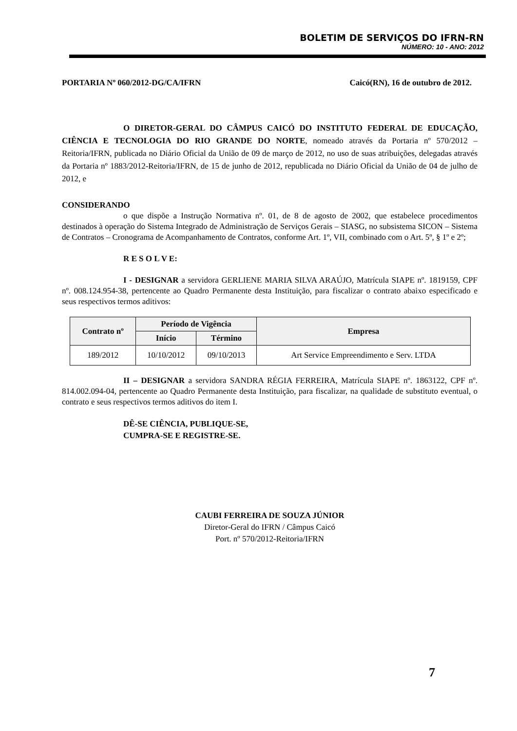BOLETIM DE SERVIÇOS DO IFRN-RN
NÚMERO: 10 - ANO: 2012
PORTARIA Nº 060/2012-DG/CA/IFRN Caicó(RN), 16 de outubro de 2012.
O DIRETOR-GERAL DO CÂMPUS CAICÓ DO INSTITUTO FEDERAL DE EDUCAÇÃO, CIÊNCIA E TECNOLOGIA DO RIO GRANDE DO NORTE, nomeado através da Portaria nº 570/2012 – Reitoria/IFRN, publicada no Diário Oficial da União de 09 de março de 2012, no uso de suas atribuições, delegadas através da Portaria nº 1883/2012-Reitoria/IFRN, de 15 de junho de 2012, republicada no Diário Oficial da União de 04 de julho de 2012, e
CONSIDERANDO
o que dispõe a Instrução Normativa nº. 01, de 8 de agosto de 2002, que estabelece procedimentos destinados à operação do Sistema Integrado de Administração de Serviços Gerais – SIASG, no subsistema SICON – Sistema de Contratos – Cronograma de Acompanhamento de Contratos, conforme Art. 1º, VII, combinado com o Art. 5º, § 1º e 2º;
R E S O L V E:
I - DESIGNAR a servidora GERLIENE MARIA SILVA ARAÚJO, Matrícula SIAPE nº. 1819159, CPF nº. 008.124.954-38, pertencente ao Quadro Permanente desta Instituição, para fiscalizar o contrato abaixo especificado e seus respectivos termos aditivos:
| Contrato nº | Período de Vigência | | Empresa |
| --- | --- | --- | --- |
| | Início | Término | |
| 189/2012 | 10/10/2012 | 09/10/2013 | Art Service Empreendimento e Serv. LTDA |
II – DESIGNAR a servidora SANDRA RÉGIA FERREIRA, Matrícula SIAPE nº. 1863122, CPF nº. 814.002.094-04, pertencente ao Quadro Permanente desta Instituição, para fiscalizar, na qualidade de substituto eventual, o contrato e seus respectivos termos aditivos do item I.
DÊ-SE CIÊNCIA, PUBLIQUE-SE,
CUMPRA-SE E REGISTRE-SE.
CAUBI FERREIRA DE SOUZA JÚNIOR
Diretor-Geral do IFRN / Câmpus Caicó
Port. nº 570/2012-Reitoria/IFRN
7